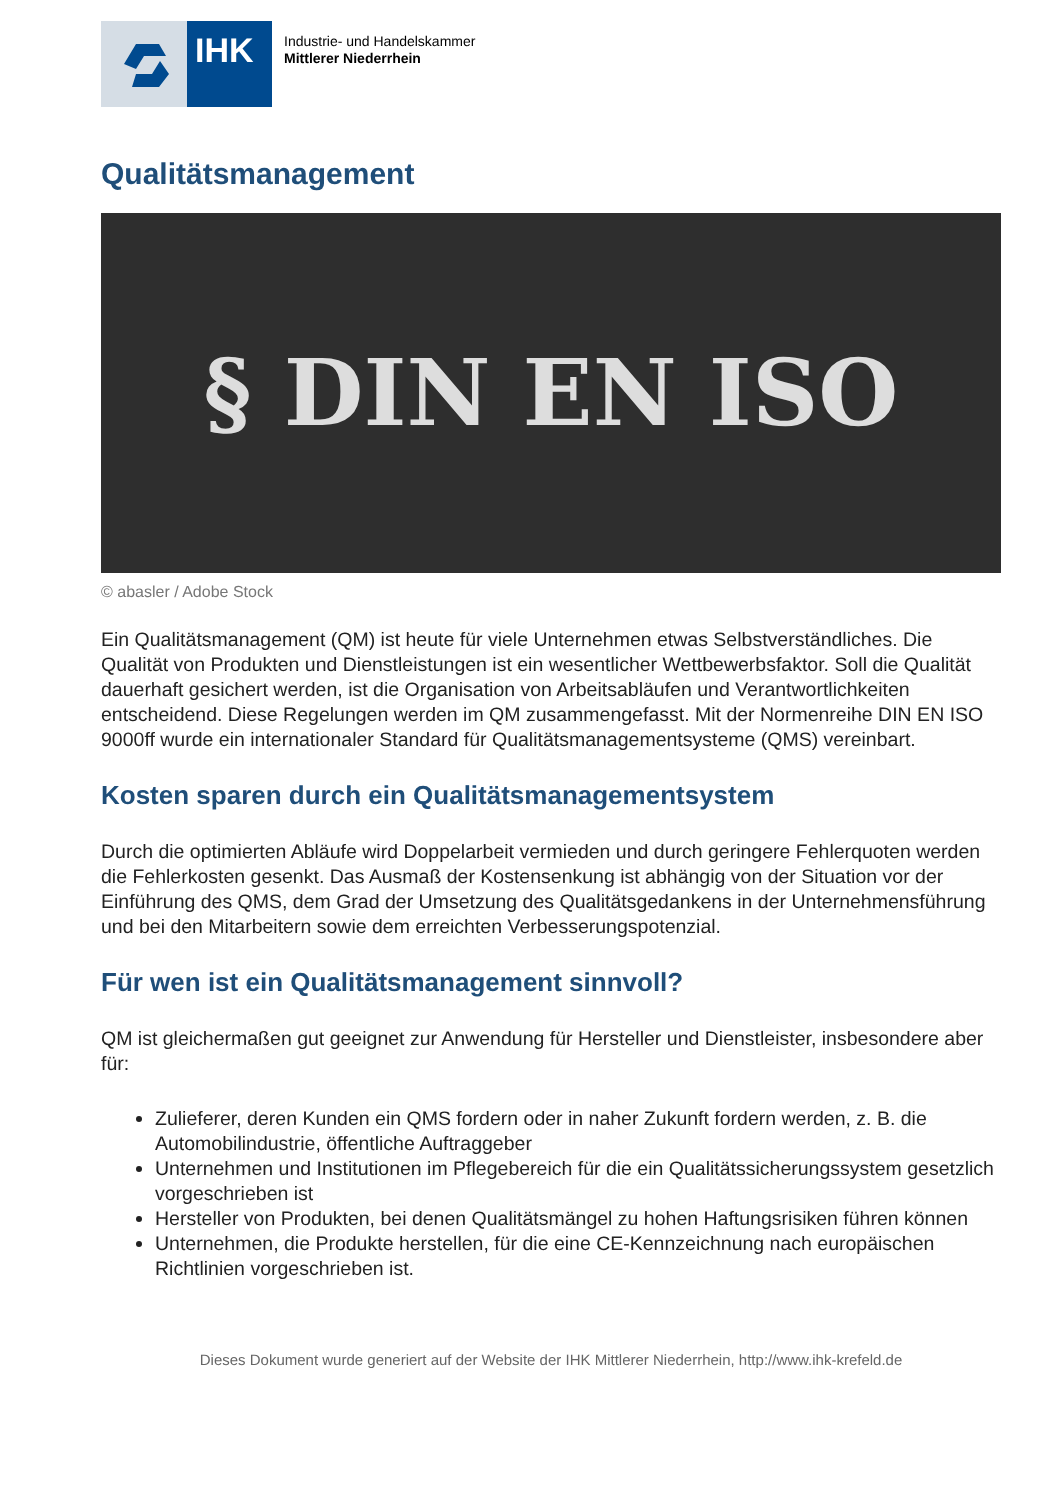IHK
Industrie- und Handelskammer
Mittlerer Niederrhein
Qualitätsmanagement
§ DIN EN ISO
© abasler / Adobe Stock
Ein Qualitätsmanagement (QM) ist heute für viele Unternehmen etwas Selbstverständliches. Die Qualität von Produkten und Dienstleistungen ist ein wesentlicher Wettbewerbsfaktor. Soll die Qualität dauerhaft gesichert werden, ist die Organisation von Arbeitsabläufen und Verantwortlichkeiten entscheidend. Diese Regelungen werden im QM zusammengefasst. Mit der Normenreihe DIN EN ISO 9000ff wurde ein internationaler Standard für Qualitätsmanagementsysteme (QMS) vereinbart.
Kosten sparen durch ein Qualitätsmanagementsystem
Durch die optimierten Abläufe wird Doppelarbeit vermieden und durch geringere Fehlerquoten werden die Fehlerkosten gesenkt. Das Ausmaß der Kostensenkung ist abhängig von der Situation vor der Einführung des QMS, dem Grad der Umsetzung des Qualitätsgedankens in der Unternehmensführung und bei den Mitarbeitern sowie dem erreichten Verbesserungspotenzial.
Für wen ist ein Qualitätsmanagement sinnvoll?
QM ist gleichermaßen gut geeignet zur Anwendung für Hersteller und Dienstleister, insbesondere aber für:
Zulieferer, deren Kunden ein QMS fordern oder in naher Zukunft fordern werden, z. B. die Automobilindustrie, öffentliche Auftraggeber
Unternehmen und Institutionen im Pflegebereich für die ein Qualitätssicherungssystem gesetzlich vorgeschrieben ist
Hersteller von Produkten, bei denen Qualitätsmängel zu hohen Haftungsrisiken führen können
Unternehmen, die Produkte herstellen, für die eine CE-Kennzeichnung nach europäischen Richtlinien vorgeschrieben ist.
Dieses Dokument wurde generiert auf der Website der IHK Mittlerer Niederrhein, http://www.ihk-krefeld.de